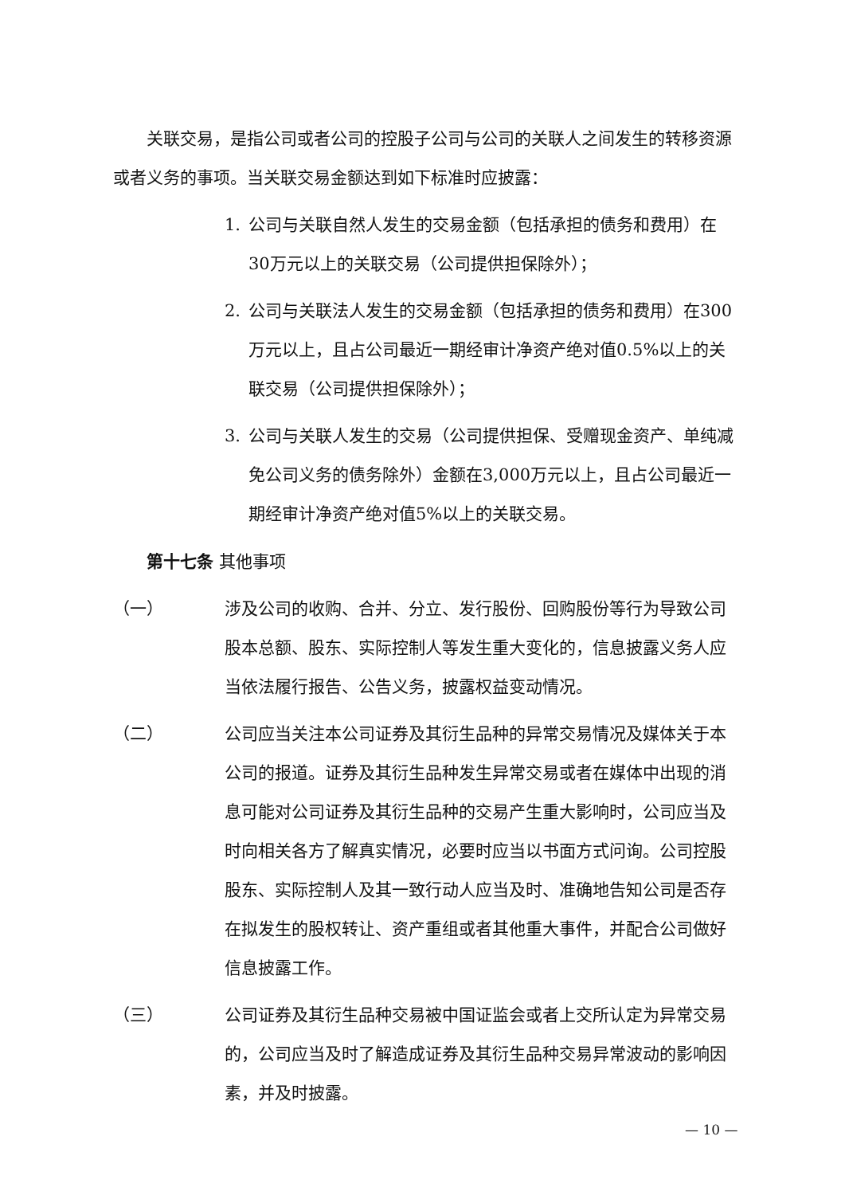关联交易，是指公司或者公司的控股子公司与公司的关联人之间发生的转移资源或者义务的事项。当关联交易金额达到如下标准时应披露：
1. 公司与关联自然人发生的交易金额（包括承担的债务和费用）在30万元以上的关联交易（公司提供担保除外）；
2. 公司与关联法人发生的交易金额（包括承担的债务和费用）在300万元以上，且占公司最近一期经审计净资产绝对值0.5%以上的关联交易（公司提供担保除外）；
3. 公司与关联人发生的交易（公司提供担保、受赠现金资产、单纯减免公司义务的债务除外）金额在3,000万元以上，且占公司最近一期经审计净资产绝对值5%以上的关联交易。
第十七条 其他事项
（一） 涉及公司的收购、合并、分立、发行股份、回购股份等行为导致公司股本总额、股东、实际控制人等发生重大变化的，信息披露义务人应当依法履行报告、公告义务，披露权益变动情况。
（二） 公司应当关注本公司证券及其衍生品种的异常交易情况及媒体关于本公司的报道。证券及其衍生品种发生异常交易或者在媒体中出现的消息可能对公司证券及其衍生品种的交易产生重大影响时，公司应当及时向相关各方了解真实情况，必要时应当以书面方式问询。公司控股股东、实际控制人及其一致行动人应当及时、准确地告知公司是否存在拟发生的股权转让、资产重组或者其他重大事件，并配合公司做好信息披露工作。
（三） 公司证券及其衍生品种交易被中国证监会或者上交所认定为异常交易的，公司应当及时了解造成证券及其衍生品种交易异常波动的影响因素，并及时披露。
— 10 —